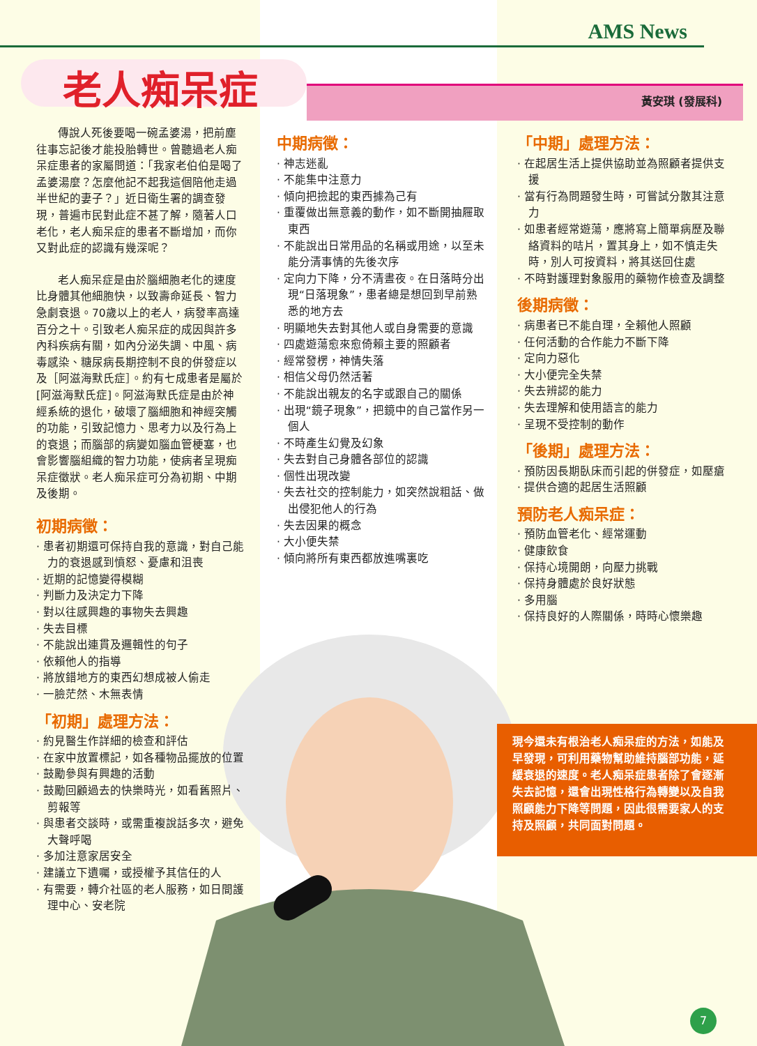AMS News
老人痴呆症 黃安琪 (發展科)
傳說人死後要喝一碗孟婆湯，把前塵往事忘記後才能投胎轉世。曾聽過老人痴呆症患者的家屬問道：「我家老伯伯是喝了孟婆湯麼？怎麼他記不起我這個陪他走過半世紀的妻子？」近日衛生署的調查發現，普遍市民對此症不甚了解，隨著人口老化，老人痴呆症的患者不斷增加，而你又對此症的認識有幾深呢？
老人痴呆症是由於腦細胞老化的速度比身體其他細胞快，以致壽命延長、智力急劇衰退。70歲以上的老人，病發率高達百分之十。引致老人痴呆症的成因與許多內科疾病有關，如內分泌失調、中風、病毒感染、糖尿病長期控制不良的併發症以及［阿滋海默氏症］。約有七成患者是屬於[阿滋海默氏症]。阿滋海默氏症是由於神經系統的退化，破壞了腦細胞和神經突觸的功能，引致記憶力、思考力以及行為上的衰退；而腦部的病變如腦血管梗塞，也會影響腦組織的智力功能，使病者呈現痴呆症徵狀。老人痴呆症可分為初期、中期及後期。
初期病徵：
· 患者初期還可保持自我的意識，對自己能力的衰退感到憤怒、憂慮和沮喪
· 近期的記憶變得模糊
· 判斷力及決定力下降
· 對以往感興趣的事物失去興趣
· 失去目標
· 不能說出連貫及邏輯性的句子
· 依賴他人的指導
· 將放錯地方的東西幻想成被人偷走
· 一臉茫然、木無表情
「初期」處理方法：
· 約見醫生作詳細的檢查和評估
· 在家中放置標記，如各種物品擺放的位置
· 鼓勵參與有興趣的活動
· 鼓勵回顧過去的快樂時光，如看舊照片、剪報等
· 與患者交談時，或需重複說話多次，避免大聲呼喝
· 多加注意家居安全
· 建議立下遺囑，或授權予其信任的人
· 有需要，轉介社區的老人服務，如日間護理中心、安老院
中期病徵：
· 神志迷亂
· 不能集中注意力
· 傾向把撿起的東西據為己有
· 重覆做出無意義的動作，如不斷開抽屜取東西
· 不能說出日常用品的名稱或用途，以至未能分清事情的先後次序
· 定向力下降，分不清晝夜。在日落時分出現“日落現象”，患者總是想回到早前熟悉的地方去
· 明顯地失去對其他人或自身需要的意識
· 四處遊蕩愈來愈倚賴主要的照顧者
· 經常發楞，神情失落
· 相信父母仍然活著
· 不能說出親友的名字或跟自己的關係
· 出現“鏡子現象”，把鏡中的自己當作另一個人
· 不時產生幻覺及幻象
· 失去對自己身體各部位的認識
· 個性出現改變
· 失去社交的控制能力，如突然說粗話、做出侵犯他人的行為
· 失去因果的概念
· 大小便失禁
· 傾向將所有東西都放進嘴裏吃
「中期」處理方法：
· 在起居生活上提供協助並為照顧者提供支援
· 當有行為問題發生時，可嘗試分散其注意力
· 如患者經常遊蕩，應將寫上簡單病歷及聯絡資料的咭片，置其身上，如不慎走失時，別人可按資料，將其送回住處
· 不時對護理對象服用的藥物作檢查及調整
後期病徵：
· 病患者已不能自理，全賴他人照顧
· 任何活動的合作能力不斷下降
· 定向力惡化
· 大小便完全失禁
· 失去辨認的能力
· 失去理解和使用語言的能力
· 呈現不受控制的動作
「後期」處理方法：
· 預防因長期臥床而引起的併發症，如壓瘡
· 提供合適的起居生活照顧
預防老人痴呆症：
· 預防血管老化、經常運動
· 健康飲食
· 保持心境開朗，向壓力挑戰
· 保持身體處於良好狀態
· 多用腦
· 保持良好的人際關係，時時心懷樂趣
現今還未有根治老人痴呆症的方法，如能及早發現，可利用藥物幫助維持腦部功能，延緩衰退的速度。老人痴呆症患者除了會逐漸失去記憶，還會出現性格行為轉變以及自我照顧能力下降等問題，因此很需要家人的支持及照顧，共同面對問題。
7